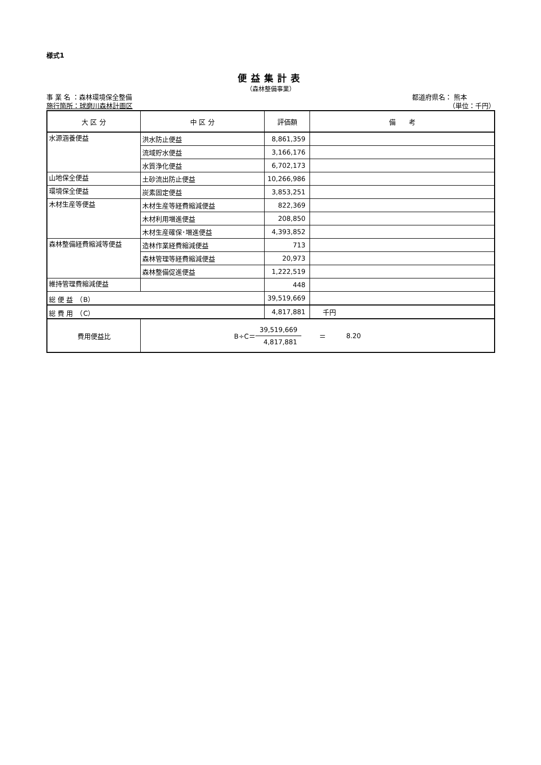様式1
便益集計表
（森林整備事業）
事 業 名 ：森林環境保全整備 都道府県名： 熊本
施行箇所：球磨川森林計画区 （単位：千円）
| 大 区 分 | 中 区 分 | 評価額 | 備 考 |
| --- | --- | --- | --- |
| 水源涵養便益 | 洪水防止便益 | 8,861,359 | |
| | 流域貯水便益 | 3,166,176 | |
| | 水質浄化便益 | 6,702,173 | |
| 山地保全便益 | 土砂流出防止便益 | 10,266,986 | |
| 環境保全便益 | 炭素固定便益 | 3,853,251 | |
| 木材生産等便益 | 木材生産等経費縮減便益 | 822,369 | |
| | 木材利用増進便益 | 208,850 | |
| | 木材生産確保･増進便益 | 4,393,852 | |
| 森林整備経費縮減等便益 | 造林作業経費縮減便益 | 713 | |
| | 森林管理等経費縮減便益 | 20,973 | |
| | 森林整備促進便益 | 1,222,519 | |
| 維持管理費縮減便益 | | 448 | |
| 総 便 益 （B） | | 39,519,669 | |
| 総 費 用 （C） | | 4,817,881 | 千円 |
| 費用便益比 | B÷C＝ 39,519,669 4,817,881 ＝ 8.20 | | |